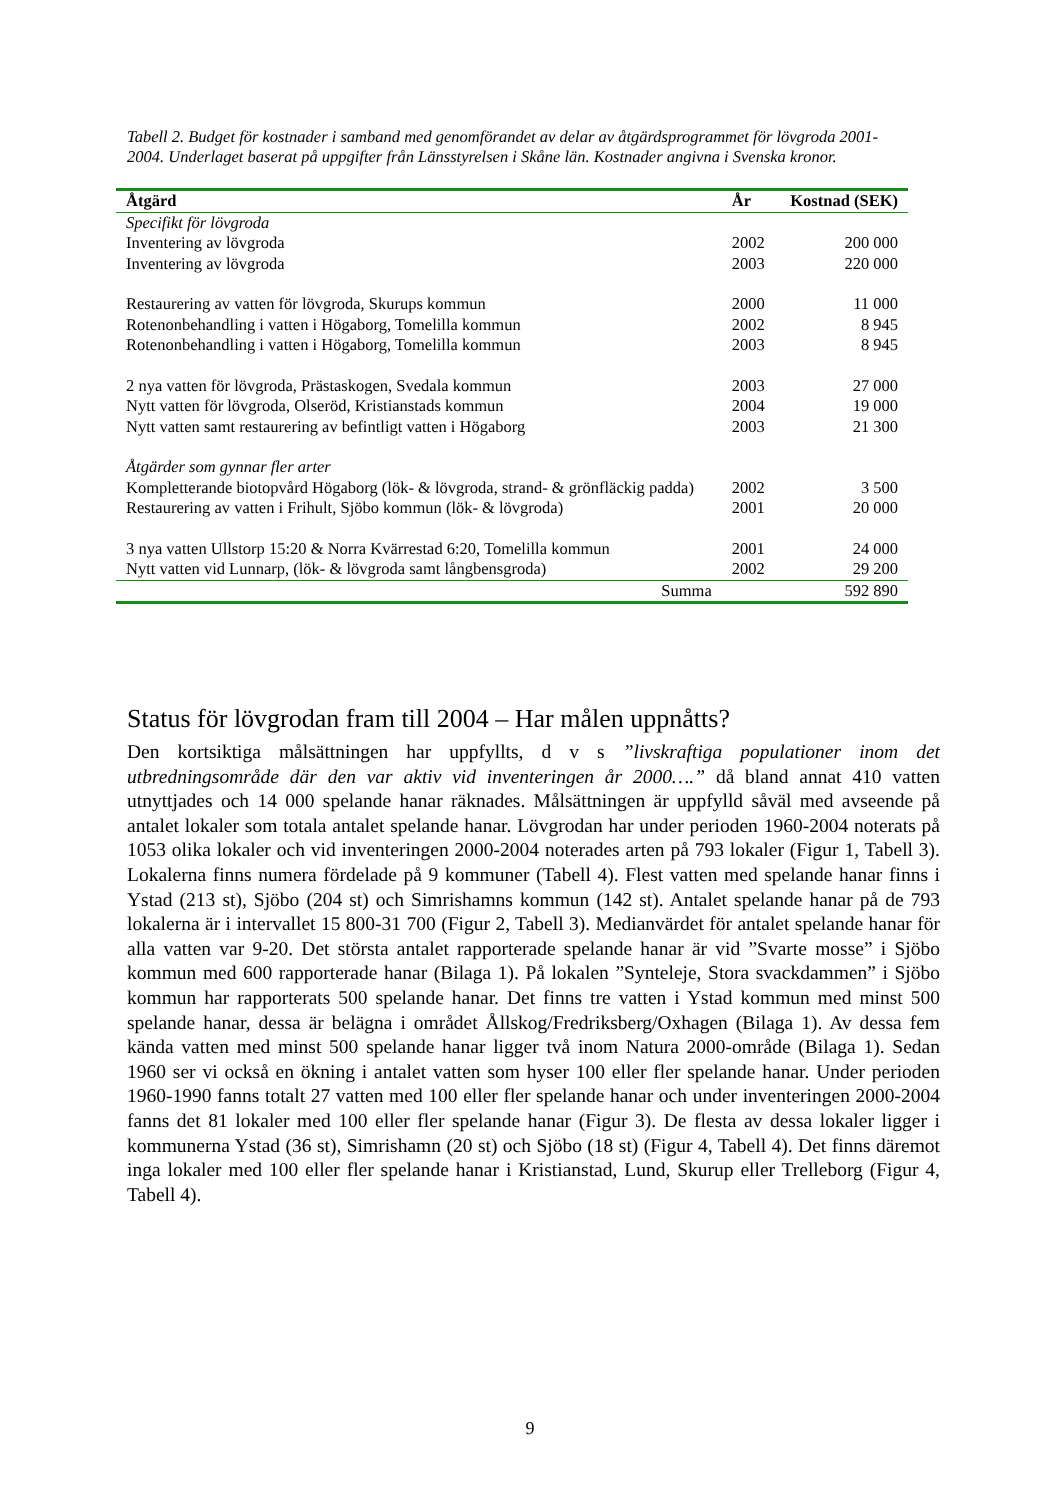Tabell 2. Budget för kostnader i samband med genomförandet av delar av åtgärdsprogrammet för lövgroda 2001-2004. Underlaget baserat på uppgifter från Länsstyrelsen i Skåne län. Kostnader angivna i Svenska kronor.
| Åtgärd | År | Kostnad (SEK) |
| --- | --- | --- |
| Specifikt för lövgroda | | |
| Inventering av lövgroda | 2002 | 200 000 |
| Inventering av lövgroda | 2003 | 220 000 |
| Restaurering av vatten för lövgroda, Skurups kommun | 2000 | 11 000 |
| Rotenonbehandling i vatten i Högaborg, Tomelilla kommun | 2002 | 8 945 |
| Rotenonbehandling i vatten i Högaborg, Tomelilla kommun | 2003 | 8 945 |
| 2 nya vatten för lövgroda, Prästaskogen, Svedala kommun | 2003 | 27 000 |
| Nytt vatten för lövgroda, Olseröd, Kristianstads kommun | 2004 | 19 000 |
| Nytt vatten samt restaurering av befintligt vatten i Högaborg | 2003 | 21 300 |
| Åtgärder som gynnar fler arter | | |
| Kompletterande biotopvård Högaborg (lök- & lövgroda, strand- & grönfläckig padda) | 2002 | 3 500 |
| Restaurering av vatten i Frihult, Sjöbo kommun (lök- & lövgroda) | 2001 | 20 000 |
| 3 nya vatten Ullstorp 15:20 & Norra Kvärrestad 6:20, Tomelilla kommun | 2001 | 24 000 |
| Nytt vatten vid Lunnarp, (lök- & lövgroda samt långbensgroda) | 2002 | 29 200 |
| Summa | | 592 890 |
Status för lövgrodan fram till 2004 – Har målen uppnåtts?
Den kortsiktiga målsättningen har uppfyllts, d v s ”livskraftiga populationer inom det utbredningsområde där den var aktiv vid inventeringen år 2000….” då bland annat 410 vatten utnyttjades och 14 000 spelande hanar räknades. Målsättningen är uppfylld såväl med avseende på antalet lokaler som totala antalet spelande hanar. Lövgrodan har under perioden 1960-2004 noterats på 1053 olika lokaler och vid inventeringen 2000-2004 noterades arten på 793 lokaler (Figur 1, Tabell 3). Lokalerna finns numera fördelade på 9 kommuner (Tabell 4). Flest vatten med spelande hanar finns i Ystad (213 st), Sjöbo (204 st) och Simrishamns kommun (142 st). Antalet spelande hanar på de 793 lokalerna är i intervallet 15 800-31 700 (Figur 2, Tabell 3). Medianvärdet för antalet spelande hanar för alla vatten var 9-20. Det största antalet rapporterade spelande hanar är vid ”Svarte mosse” i Sjöbo kommun med 600 rapporterade hanar (Bilaga 1). På lokalen ”Synteleje, Stora svackdammen” i Sjöbo kommun har rapporterats 500 spelande hanar. Det finns tre vatten i Ystad kommun med minst 500 spelande hanar, dessa är belägna i området Ållskog/Fredriksberg/Oxhagen (Bilaga 1). Av dessa fem kända vatten med minst 500 spelande hanar ligger två inom Natura 2000-område (Bilaga 1). Sedan 1960 ser vi också en ökning i antalet vatten som hyser 100 eller fler spelande hanar. Under perioden 1960-1990 fanns totalt 27 vatten med 100 eller fler spelande hanar och under inventeringen 2000-2004 fanns det 81 lokaler med 100 eller fler spelande hanar (Figur 3). De flesta av dessa lokaler ligger i kommunerna Ystad (36 st), Simrishamn (20 st) och Sjöbo (18 st) (Figur 4, Tabell 4). Det finns däremot inga lokaler med 100 eller fler spelande hanar i Kristianstad, Lund, Skurup eller Trelleborg (Figur 4, Tabell 4).
9